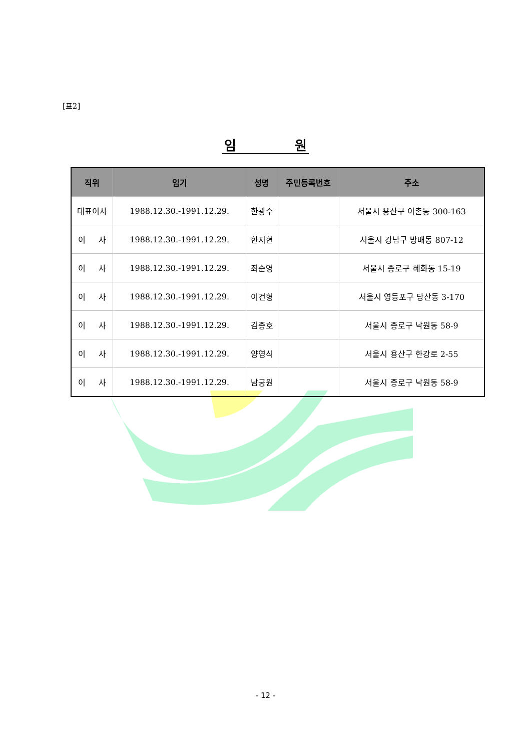[표2]
임 원
| 직위 | 임기 | 성명 | 주민등록번호 | 주소 |
| --- | --- | --- | --- | --- |
| 대표이사 | 1988.12.30.-1991.12.29. | 한광수 | | 서울시 용산구 이촌동 300-163 |
| 이 사 | 1988.12.30.-1991.12.29. | 한지현 | | 서울시 강남구 방배동 807-12 |
| 이 사 | 1988.12.30.-1991.12.29. | 최순영 | | 서울시 종로구 혜화동 15-19 |
| 이 사 | 1988.12.30.-1991.12.29. | 이건형 | | 서울시 영등포구 당산동 3-170 |
| 이 사 | 1988.12.30.-1991.12.29. | 김종호 | | 서울시 종로구 낙원동 58-9 |
| 이 사 | 1988.12.30.-1991.12.29. | 양영식 | | 서울시 용산구 한강로 2-55 |
| 이 사 | 1988.12.30.-1991.12.29. | 남궁원 | | 서울시 종로구 낙원동 58-9 |
- 12 -